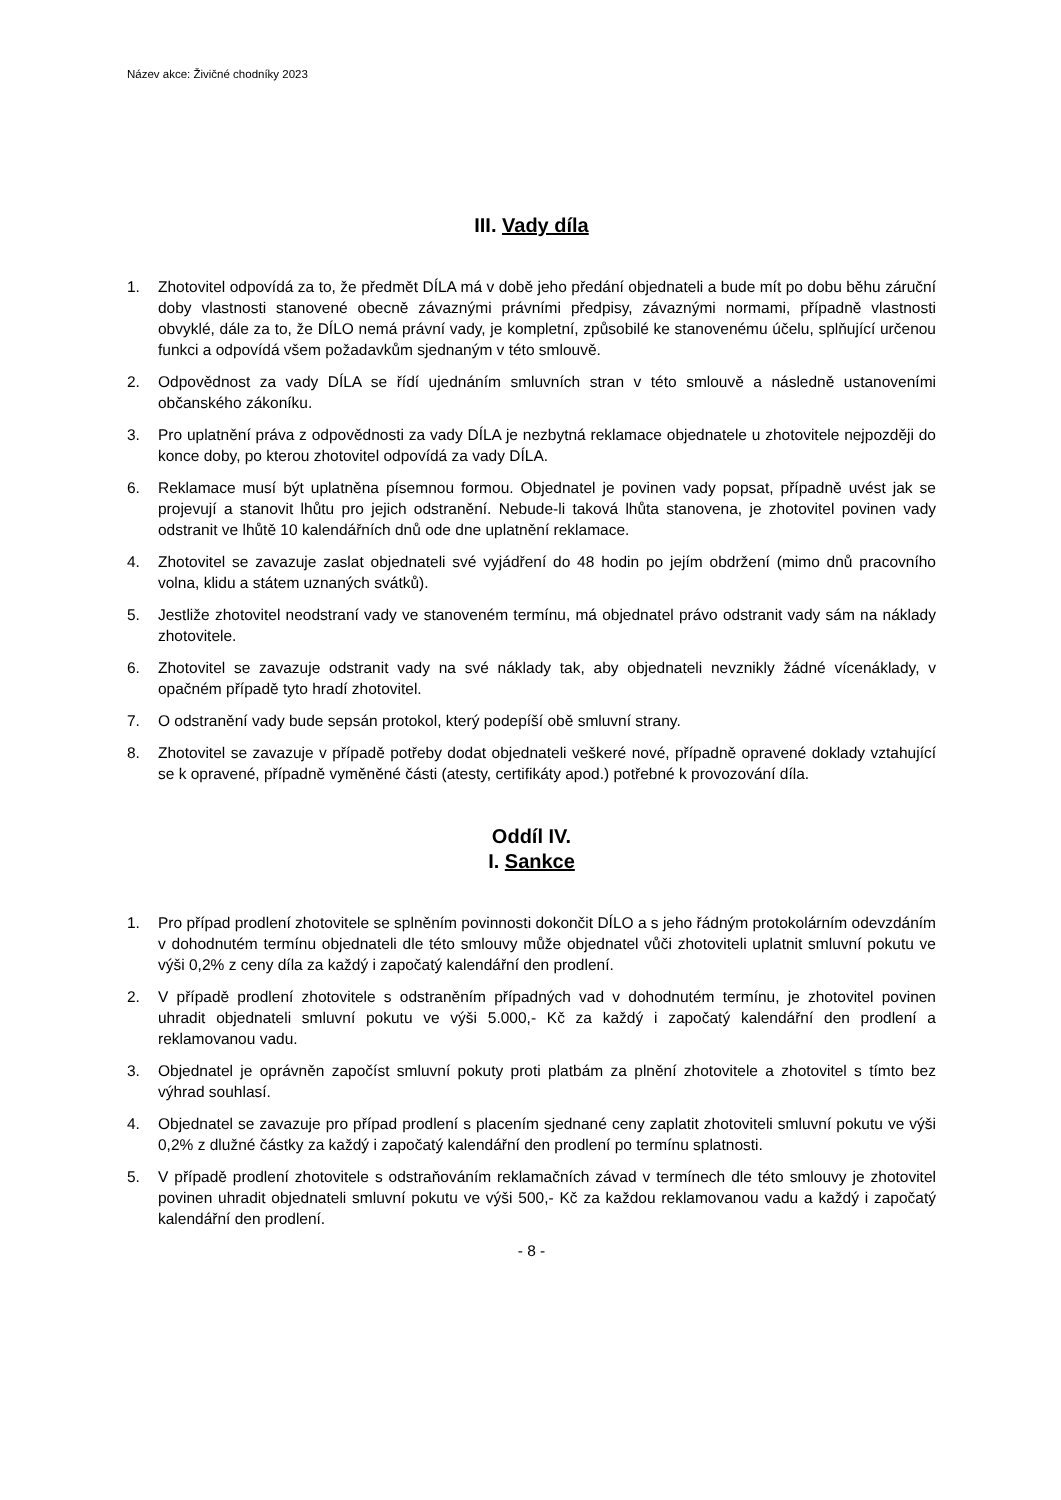Název akce: Živičné chodníky 2023
III. Vady díla
1. Zhotovitel odpovídá za to, že předmět DÍLA má v době jeho předání objednateli a bude mít po dobu běhu záruční doby vlastnosti stanovené obecně závaznými právními předpisy, závaznými normami, případně vlastnosti obvyklé, dále za to, že DÍLO nemá právní vady, je kompletní, způsobilé ke stanovenému účelu, splňující určenou funkci a odpovídá všem požadavkům sjednaným v této smlouvě.
2. Odpovědnost za vady DÍLA se řídí ujednáním smluvních stran v této smlouvě a následně ustanoveními občanského zákoníku.
3. Pro uplatnění práva z odpovědnosti za vady DÍLA je nezbytná reklamace objednatele u zhotovitele nejpozději do konce doby, po kterou zhotovitel odpovídá za vady DÍLA.
6. Reklamace musí být uplatněna písemnou formou. Objednatel je povinen vady popsat, případně uvést jak se projevují a stanovit lhůtu pro jejich odstranění. Nebude-li taková lhůta stanovena, je zhotovitel povinen vady odstranit ve lhůtě 10 kalendářních dnů ode dne uplatnění reklamace.
4. Zhotovitel se zavazuje zaslat objednateli své vyjádření do 48 hodin po jejím obdržení (mimo dnů pracovního volna, klidu a státem uznaných svátků).
5. Jestliže zhotovitel neodstraní vady ve stanoveném termínu, má objednatel právo odstranit vady sám na náklady zhotovitele.
6. Zhotovitel se zavazuje odstranit vady na své náklady tak, aby objednateli nevznikly žádné vícenáklady, v opačném případě tyto hradí zhotovitel.
7. O odstranění vady bude sepsán protokol, který podepíší obě smluvní strany.
8. Zhotovitel se zavazuje v případě potřeby dodat objednateli veškeré nové, případně opravené doklady vztahující se k opravené, případně vyměněné části (atesty, certifikáty apod.) potřebné k provozování díla.
Oddíl IV.
I. Sankce
1. Pro případ prodlení zhotovitele se splněním povinnosti dokončit DÍLO a s jeho řádným protokolárním odevzdáním v dohodnutém termínu objednateli dle této smlouvy může objednatel vůči zhotoviteli uplatnit smluvní pokutu ve výši 0,2% z ceny díla za každý i započatý kalendářní den prodlení.
2. V případě prodlení zhotovitele s odstraněním případných vad v dohodnutém termínu, je zhotovitel povinen uhradit objednateli smluvní pokutu ve výši 5.000,- Kč za každý i započatý kalendářní den prodlení a reklamovanou vadu.
3. Objednatel je oprávněn započíst smluvní pokuty proti platbám za plnění zhotovitele a zhotovitel s tímto bez výhrad souhlasí.
4. Objednatel se zavazuje pro případ prodlení s placením sjednané ceny zaplatit zhotoviteli smluvní pokutu ve výši 0,2% z dlužné částky za každý i započatý kalendářní den prodlení po termínu splatnosti.
5. V případě prodlení zhotovitele s odstraňováním reklamačních závad v termínech dle této smlouvy je zhotovitel povinen uhradit objednateli smluvní pokutu ve výši 500,- Kč za každou reklamovanou vadu a každý i započatý kalendářní den prodlení.
- 8 -